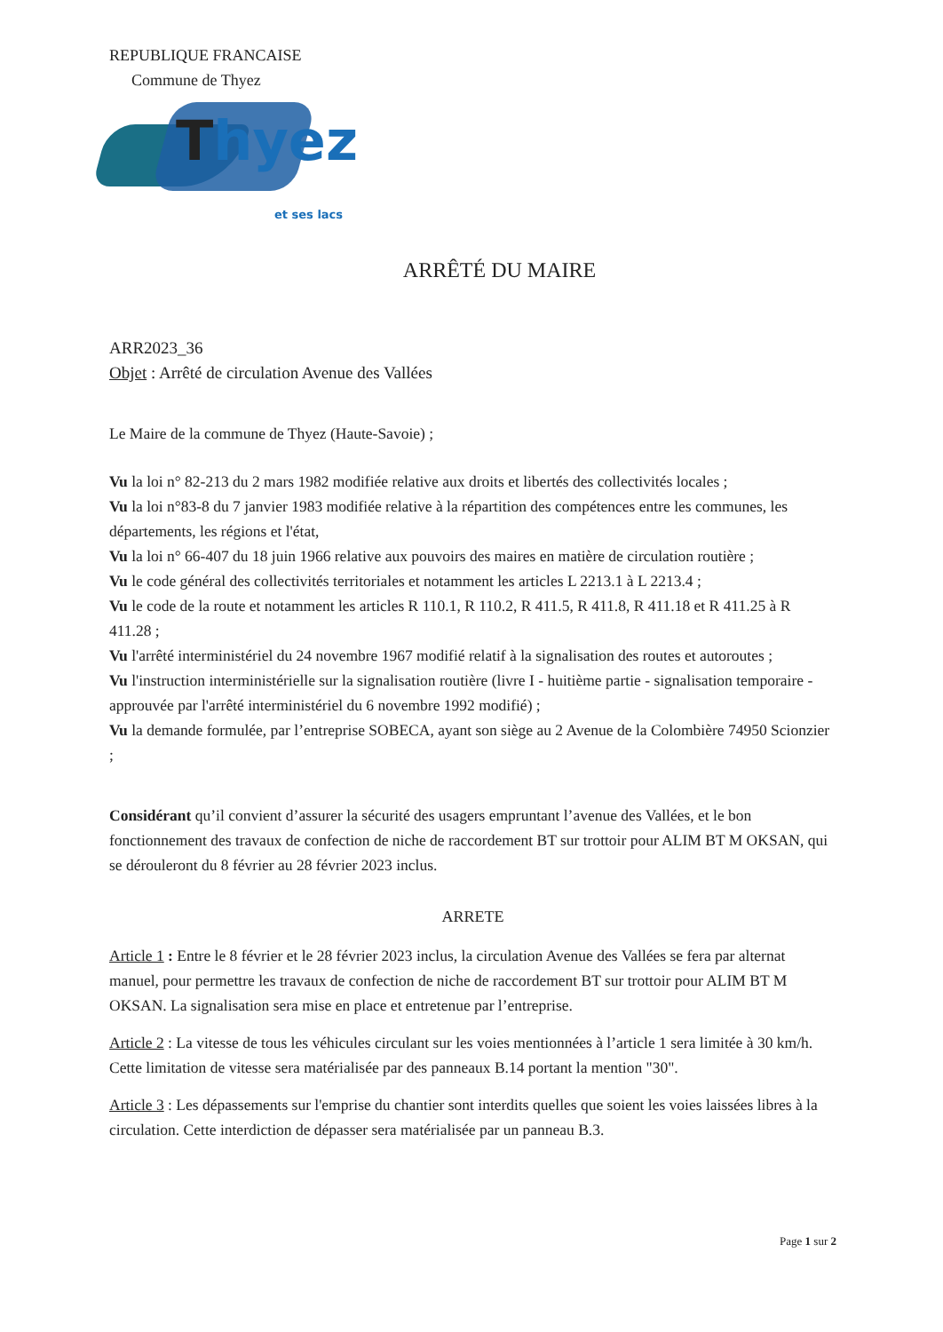REPUBLIQUE FRANCAISE
Commune de Thyez
Thyez
et ses lacs
ARRÊTÉ DU MAIRE
ARR2023_36
Objet : Arrêté de circulation Avenue des Vallées
Le Maire de la commune de Thyez (Haute-Savoie) ;
Vu la loi n° 82-213 du 2 mars 1982 modifiée relative aux droits et libertés des collectivités locales ;
Vu la loi n°83-8 du 7 janvier 1983 modifiée relative à la répartition des compétences entre les communes, les départements, les régions et l'état,
Vu la loi n° 66-407 du 18 juin 1966 relative aux pouvoirs des maires en matière de circulation routière ;
Vu le code général des collectivités territoriales et notamment les articles L 2213.1 à L 2213.4 ;
Vu le code de la route et notamment les articles R 110.1, R 110.2, R 411.5, R 411.8, R 411.18 et R 411.25 à R 411.28 ;
Vu l'arrêté interministériel du 24 novembre 1967 modifié relatif à la signalisation des routes et autoroutes ;
Vu l'instruction interministérielle sur la signalisation routière (livre I - huitième partie - signalisation temporaire - approuvée par l'arrêté interministériel du 6 novembre 1992 modifié) ;
Vu la demande formulée, par l’entreprise SOBECA, ayant son siège au 2 Avenue de la Colombière 74950 Scionzier ;
Considérant qu’il convient d’assurer la sécurité des usagers empruntant l’avenue des Vallées, et le bon fonctionnement des travaux de confection de niche de raccordement BT sur trottoir pour ALIM BT M OKSAN, qui se dérouleront du 8 février au 28 février 2023 inclus.
ARRETE
Article 1 : Entre le 8 février et le 28 février 2023 inclus, la circulation Avenue des Vallées se fera par alternat manuel, pour permettre les travaux de confection de niche de raccordement BT sur trottoir pour ALIM BT M OKSAN. La signalisation sera mise en place et entretenue par l’entreprise.
Article 2 : La vitesse de tous les véhicules circulant sur les voies mentionnées à l’article 1 sera limitée à 30 km/h. Cette limitation de vitesse sera matérialisée par des panneaux B.14 portant la mention "30".
Article 3 : Les dépassements sur l'emprise du chantier sont interdits quelles que soient les voies laissées libres à la circulation. Cette interdiction de dépasser sera matérialisée par un panneau B.3.
Page 1 sur 2